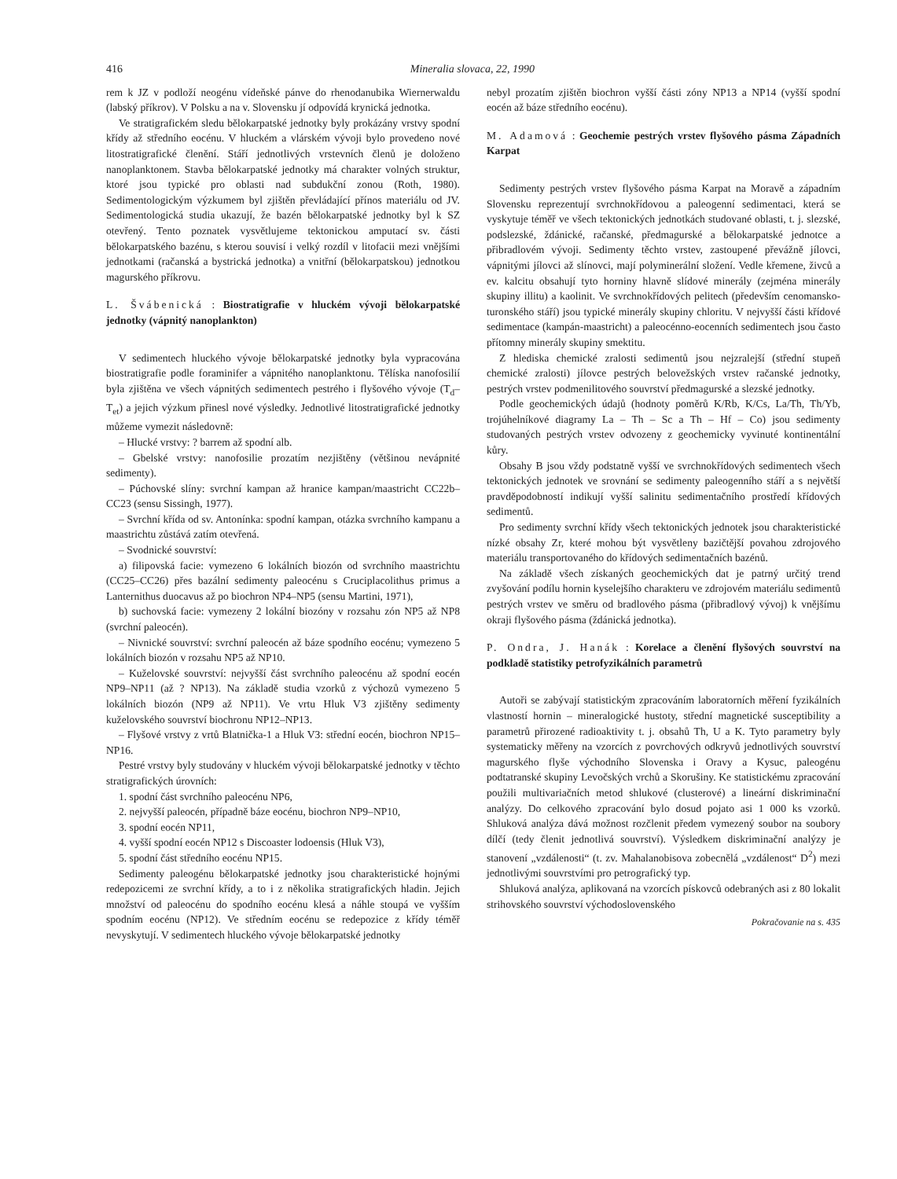416 Mineralia slovaca, 22, 1990
rem k JZ v podloží neogénu vídeňské pánve do rhenodanubika Wiernerwaldu (labský příkrov). V Polsku a na v. Slovensku jí odpovídá krynická jednotka.
Ve stratigrafickém sledu bělokarpatské jednotky byly prokázány vrstvy spodní křídy až středního eocénu. V hluckém a vlárském vývoji bylo provedeno nové litostratigrafické členění. Stáří jednotlivých vrstevních členů je doloženo nanoplanktonem. Stavba bělokarpatské jednotky má charakter volných struktur, ktoré jsou typické pro oblasti nad subdukční zonou (Roth, 1980). Sedimentologickým výzkumem byl zjištěn převládající přínos materiálu od JV. Sedimentologická studia ukazují, že bazén bělokarpatské jednotky byl k SZ otevřený. Tento poznatek vysvětlujeme tektonickou amputací sv. části bělokarpatského bazénu, s kterou souvisí i velký rozdíl v litofacii mezi vnějšími jednotkami (račanská a bystrická jednotka) a vnitřní (bělokarpatskou) jednotkou magurského příkrovu.
L. Švábenická : Biostratigrafie v hluckém vývoji bělokarpatské jednotky (vápnitý nanoplankton)
V sedimentech hluckého vývoje bělokarpatské jednotky byla vypracována biostratigrafie podle foraminifer a vápnitého nanoplanktonu. Tělíska nanofosilií byla zjištěna ve všech vápnitých sedimentech pestrého i flyšového vývoje (T<sub>d</sub>–T<sub>et</sub>) a jejich výzkum přinesl nové výsledky. Jednotlivé litostratigrafické jednotky můžeme vymezit následovně:
– Hlucké vrstvy: ? barrem až spodní alb.
– Gbelské vrstvy: nanofosilie prozatím nezjištěny (většinou nevápnité sedimenty).
– Púchovské slíny: svrchní kampan až hranice kampan/maastricht CC22b–CC23 (sensu Sissingh, 1977).
– Svrchní křída od sv. Antonínka: spodní kampan, otázka svrchního kampanu a maastrichtu zůstává zatím otevřená.
– Svodnické souvrství:
a) filipovská facie: vymezeno 6 lokálních biozón od svrchního maastrichtu (CC25–CC26) přes bazální sedimenty paleocénu s Cruciplacolithus primus a Lanternithus duocavus až po biochron NP4–NP5 (sensu Martini, 1971),
b) suchovská facie: vymezeny 2 lokální biozóny v rozsahu zón NP5 až NP8 (svrchní paleocén).
– Nivnické souvrství: svrchní paleocén až báze spodního eocénu; vymezeno 5 lokálních biozón v rozsahu NP5 až NP10.
– Kuželovské souvrství: nejvyšší část svrchního paleocénu až spodní eocén NP9–NP11 (až ? NP13). Na základě studia vzorků z výchozů vymezeno 5 lokálních biozón (NP9 až NP11). Ve vrtu Hluk V3 zjištěny sedimenty kuželovského souvrství biochronu NP12–NP13.
– Flyšové vrstvy z vrtů Blatnička-1 a Hluk V3: střední eocén, biochron NP15–NP16.
Pestré vrstvy byly studovány v hluckém vývoji bělokarpatské jednotky v těchto stratigrafických úrovních:
1. spodní část svrchního paleocénu NP6,
2. nejvyšší paleocén, případně báze eocénu, biochron NP9–NP10,
3. spodní eocén NP11,
4. vyšší spodní eocén NP12 s Discoaster lodoensis (Hluk V3),
5. spodní část středního eocénu NP15.
Sedimenty paleogénu bělokarpatské jednotky jsou charakteristické hojnými redepozicemi ze svrchní křídy, a to i z několika stratigrafických hladin. Jejich množství od paleocénu do spodního eocénu klesá a náhle stoupá ve vyšším spodním eocénu (NP12). Ve středním eocénu se redepozice z křídy téměř nevyskytují. V sedimentech hluckého vývoje bělokarpatské jednotky
nebyl prozatím zjištěn biochron vyšší části zóny NP13 a NP14 (vyšší spodní eocén až báze středního eocénu).
M. Adamová : Geochemie pestrých vrstev flyšového pásma Západních Karpat
Sedimenty pestrých vrstev flyšového pásma Karpat na Moravě a západním Slovensku reprezentují svrchnokřídovou a paleogenní sedimentaci, která se vyskytuje téměř ve všech tektonických jednotkách studované oblasti, t. j. slezské, podslezské, ždánické, račanské, předmagurské a bělokarpatské jednotce a přibradlovém vývoji. Sedimenty těchto vrstev, zastoupené převážně jílovci, vápnitými jílovci až slínovci, mají polyminerální složení. Vedle křemene, živců a ev. kalcitu obsahují tyto horniny hlavně slídové minerály (zejména minerály skupiny illitu) a kaolinit. Ve svrchnokřídových pelitech (především cenomansko-turonského stáří) jsou typické minerály skupiny chloritu. V nejvyšší části křídové sedimentace (kampán-maastricht) a paleocénno-eocenních sedimentech jsou často přítomny minerály skupiny smektitu.
Z hlediska chemické zralosti sedimentů jsou nejzralejší (střední stupeň chemické zralosti) jílovce pestrých belovežských vrstev račanské jednotky, pestrých vrstev podmenilitového souvrství předmagurské a slezské jednotky.
Podle geochemických údajů (hodnoty poměrů K/Rb, K/Cs, La/Th, Th/Yb, trojúhelníkové diagramy La – Th – Sc a Th – Hf – Co) jsou sedimenty studovaných pestrých vrstev odvozeny z geochemicky vyvinuté kontinentální kůry.
Obsahy B jsou vždy podstatně vyšší ve svrchnokřídových sedimentech všech tektonických jednotek ve srovnání se sedimenty paleogenního stáří a s největší pravděpodobností indikují vyšší salinitu sedimentačního prostředí křídových sedimentů.
Pro sedimenty svrchní křídy všech tektonických jednotek jsou charakteristické nízké obsahy Zr, které mohou být vysvětleny bazičtější povahou zdrojového materiálu transportovaného do křídových sedimentačních bazénů.
Na základě všech získaných geochemických dat je patrný určitý trend zvyšování podílu hornin kyselejšího charakteru ve zdrojovém materiálu sedimentů pestrých vrstev ve směru od bradlového pásma (přibradlový vývoj) k vnějšímu okraji flyšového pásma (ždánická jednotka).
P. Ondra, J. Hanák : Korelace a členění flyšových souvrství na podkladě statistiky petrofyzikálních parametrů
Autoři se zabývají statistickým zpracováním laboratorních měření fyzikálních vlastností hornin – mineralogické hustoty, střední magnetické susceptibility a parametrů přirozené radioaktivity t. j. obsahů Th, U a K. Tyto parametry byly systematicky měřeny na vzorcích z povrchových odkryvů jednotlivých souvrství magurského flyše východního Slovenska i Oravy a Kysuc, paleogénu podtatranské skupiny Levočských vrchů a Skorušiny. Ke statistickému zpracování použili multivariačních metod shlukové (clusterové) a lineární diskriminační analýzy. Do celkového zpracování bylo dosud pojato asi 1 000 ks vzorků. Shluková analýza dává možnost rozčlenit předem vymezený soubor na soubory dílčí (tedy členit jednotlivá souvrství). Výsledkem diskriminační analýzy je stanovení „vzdálenosti“ (t. zv. Mahalanobisova zobecnělá „vzdálenost“ D<sup>2</sup>) mezi jednotlivými souvrstvími pro petrografický typ.
Shluková analýza, aplikovaná na vzorcích pískovců odebraných asi z 80 lokalit strihovského souvrství východoslovenského
Pokračovanie na s. 435